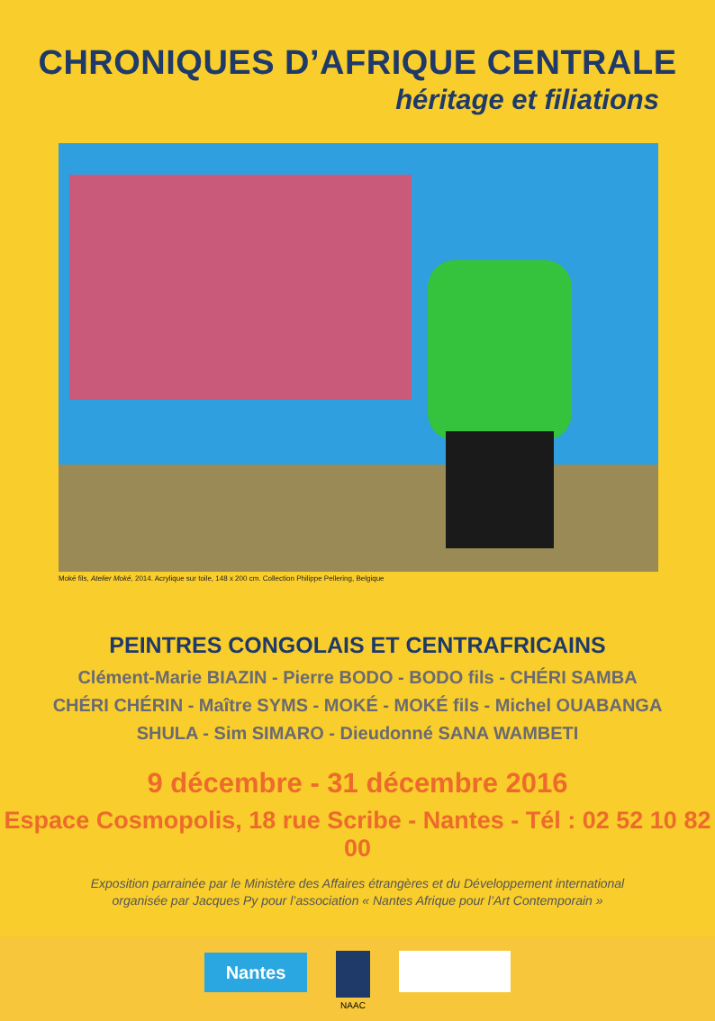CHRONIQUES D’AFRIQUE CENTRALE
héritage et filiations
Moké fils, Atelier Moké, 2014. Acrylique sur toile, 148 x 200 cm. Collection Philippe Pellering, Belgique
PEINTRES CONGOLAIS ET CENTRAFRICAINS
Clément-Marie BIAZIN - Pierre BODO - BODO fils - CHÉRI SAMBA
CHÉRI CHÉRIN - Maître SYMS - MOKÉ - MOKÉ fils - Michel OUABANGA
SHULA - Sim SIMARO - Dieudonné SANA WAMBETI
9 décembre - 31 décembre 2016
Espace Cosmopolis, 18 rue Scribe - Nantes - Tél : 02 52 10 82 00
Exposition parrainée par le Ministère des Affaires étrangères et du Développement international
organisée par Jacques Py pour l’association « Nantes Afrique pour l’Art Contemporain »
Nantes
NAAC